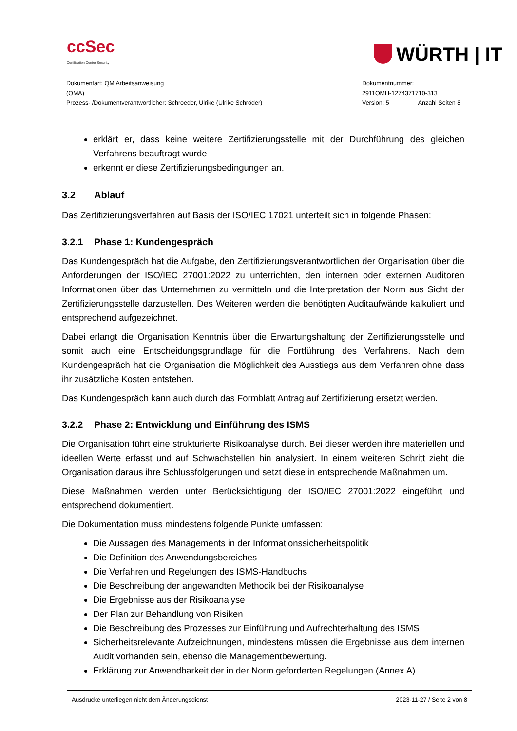ccSec
Certification Center Security
WÜRTH | IT
Dokumentart: QM Arbeitsanweisung
(QMA)
Prozess- /Dokumentverantwortlicher: Schroeder, Ulrike (Ulrike Schröder)
Dokumentnummer:
2911QMH-1274371710-313
Version: 5 Anzahl Seiten 8
erklärt er, dass keine weitere Zertifizierungsstelle mit der Durchführung des gleichen Verfahrens beauftragt wurde
erkennt er diese Zertifizierungsbedingungen an.
3.2 Ablauf
Das Zertifizierungsverfahren auf Basis der ISO/IEC 17021 unterteilt sich in folgende Phasen:
3.2.1 Phase 1: Kundengespräch
Das Kundengespräch hat die Aufgabe, den Zertifizierungsverantwortlichen der Organisation über die Anforderungen der ISO/IEC 27001:2022 zu unterrichten, den internen oder externen Auditoren Informationen über das Unternehmen zu vermitteln und die Interpretation der Norm aus Sicht der Zertifizierungsstelle darzustellen. Des Weiteren werden die benötigten Auditaufwände kalkuliert und entsprechend aufgezeichnet.
Dabei erlangt die Organisation Kenntnis über die Erwartungshaltung der Zertifizierungsstelle und somit auch eine Entscheidungsgrundlage für die Fortführung des Verfahrens. Nach dem Kundengespräch hat die Organisation die Möglichkeit des Ausstiegs aus dem Verfahren ohne dass ihr zusätzliche Kosten entstehen.
Das Kundengespräch kann auch durch das Formblatt Antrag auf Zertifizierung ersetzt werden.
3.2.2 Phase 2: Entwicklung und Einführung des ISMS
Die Organisation führt eine strukturierte Risikoanalyse durch. Bei dieser werden ihre materiellen und ideellen Werte erfasst und auf Schwachstellen hin analysiert. In einem weiteren Schritt zieht die Organisation daraus ihre Schlussfolgerungen und setzt diese in entsprechende Maßnahmen um.
Diese Maßnahmen werden unter Berücksichtigung der ISO/IEC 27001:2022 eingeführt und entsprechend dokumentiert.
Die Dokumentation muss mindestens folgende Punkte umfassen:
Die Aussagen des Managements in der Informationssicherheitspolitik
Die Definition des Anwendungsbereiches
Die Verfahren und Regelungen des ISMS-Handbuchs
Die Beschreibung der angewandten Methodik bei der Risikoanalyse
Die Ergebnisse aus der Risikoanalyse
Der Plan zur Behandlung von Risiken
Die Beschreibung des Prozesses zur Einführung und Aufrechterhaltung des ISMS
Sicherheitsrelevante Aufzeichnungen, mindestens müssen die Ergebnisse aus dem internen Audit vorhanden sein, ebenso die Managementbewertung.
Erklärung zur Anwendbarkeit der in der Norm geforderten Regelungen (Annex A)
Ausdrucke unterliegen nicht dem Änderungsdienst 2023-11-27 / Seite 2 von 8